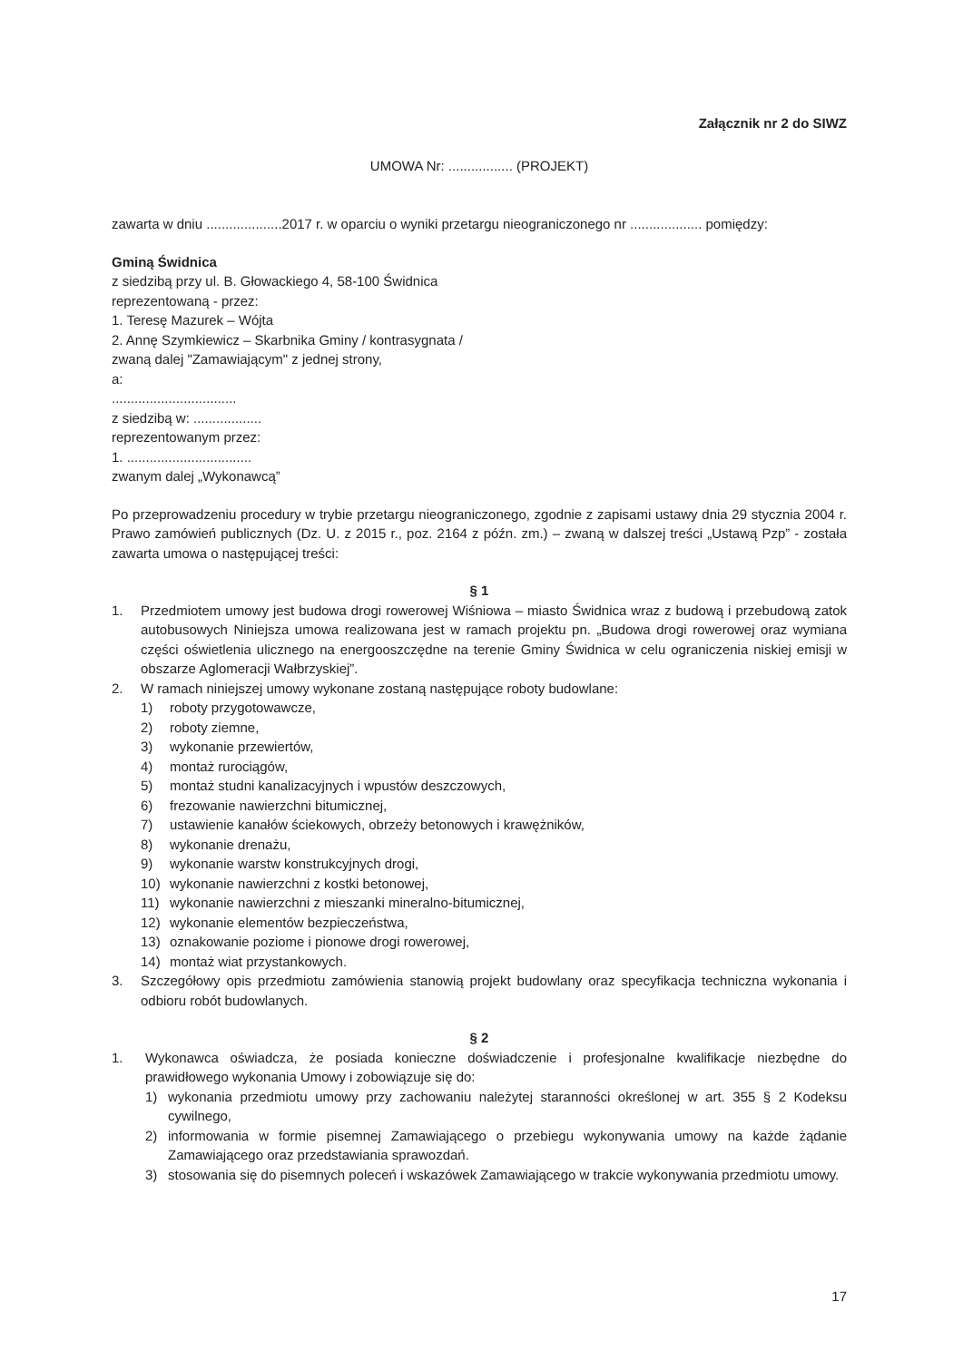Załącznik nr 2 do SIWZ
UMOWA Nr: ................. (PROJEKT)
zawarta w dniu ....................2017 r. w oparciu o wyniki przetargu nieograniczonego nr ................... pomiędzy:
Gminą Świdnica
z siedzibą przy ul. B. Głowackiego 4, 58-100 Świdnica
reprezentowaną - przez:
1. Teresę Mazurek – Wójta
2. Annę Szymkiewicz – Skarbnika Gminy / kontrasygnata /
zwaną dalej "Zamawiającym" z jednej strony,
a:
.................................
z siedzibą w: ..................
reprezentowanym przez:
1. .................................
zwanym dalej „Wykonawcą”
Po przeprowadzeniu procedury w trybie przetargu nieograniczonego, zgodnie z zapisami ustawy dnia 29 stycznia 2004 r. Prawo zamówień publicznych (Dz. U. z 2015 r., poz. 2164 z późn. zm.) – zwaną w dalszej treści „Ustawą Pzp” - została zawarta umowa o następującej treści:
§ 1
1. Przedmiotem umowy jest budowa drogi rowerowej Wiśniowa – miasto Świdnica wraz z budową i przebudową zatok autobusowych Niniejsza umowa realizowana jest w ramach projektu pn. „Budowa drogi rowerowej oraz wymiana części oświetlenia ulicznego na energooszczędne na terenie Gminy Świdnica w celu ograniczenia niskiej emisji w obszarze Aglomeracji Wałbrzyskiej”.
2. W ramach niniejszej umowy wykonane zostaną następujące roboty budowlane:
1) roboty przygotowawcze,
2) roboty ziemne,
3) wykonanie przewiertów,
4) montaż rurociągów,
5) montaż studni kanalizacyjnych i wpustów deszczowych,
6) frezowanie nawierzchni bitumicznej,
7) ustawienie kanałów ściekowych, obrzeży betonowych i krawężników,
8) wykonanie drenażu,
9) wykonanie warstw konstrukcyjnych drogi,
10) wykonanie nawierzchni z kostki betonowej,
11) wykonanie nawierzchni z mieszanki mineralno-bitumicznej,
12) wykonanie elementów bezpieczeństwa,
13) oznakowanie poziome i pionowe drogi rowerowej,
14) montaż wiat przystankowych.
3. Szczegółowy opis przedmiotu zamówienia stanowią projekt budowlany oraz specyfikacja techniczna wykonania i odbioru robót budowlanych.
§ 2
1. Wykonawca oświadcza, że posiada konieczne doświadczenie i profesjonalne kwalifikacje niezbędne do prawidłowego wykonania Umowy i zobowiązuje się do:
1) wykonania przedmiotu umowy przy zachowaniu należytej staranności określonej w art. 355 § 2 Kodeksu cywilnego,
2) informowania w formie pisemnej Zamawiającego o przebiegu wykonywania umowy na każde żądanie Zamawiającego oraz przedstawiania sprawozdań.
3) stosowania się do pisemnych poleceń i wskazówek Zamawiającego w trakcie wykonywania przedmiotu umowy.
17